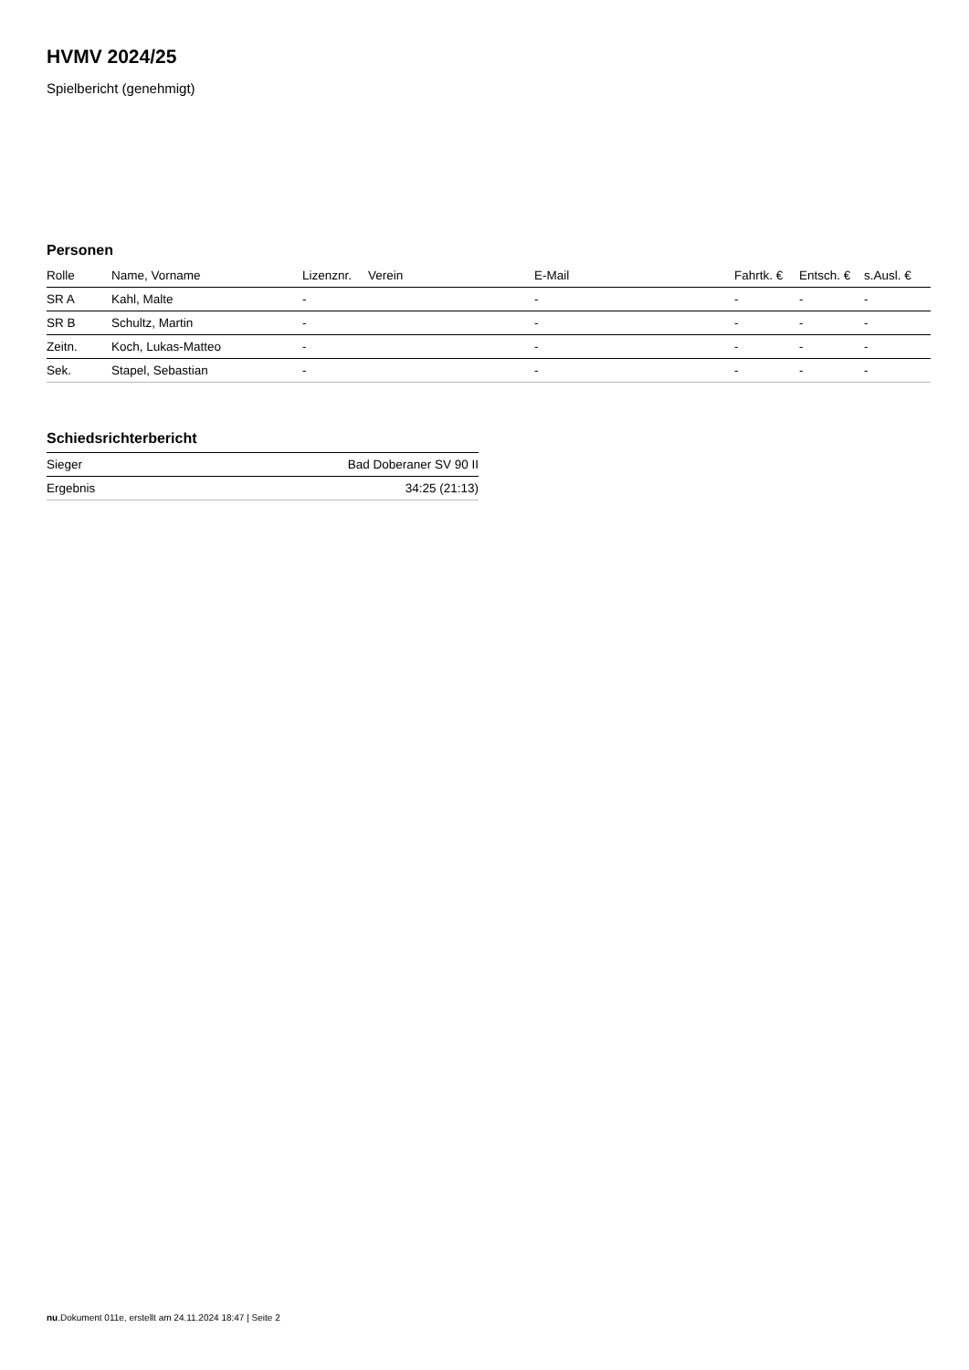HVMV 2024/25
Spielbericht (genehmigt)
Personen
| Rolle | Name, Vorname | Lizenznr. | Verein | E-Mail | Fahrtk. € | Entsch. € | s.Ausl. € |
| --- | --- | --- | --- | --- | --- | --- | --- |
| SR A | Kahl, Malte | - | | - | - | - | - |
| SR B | Schultz, Martin | - | | - | - | - | - |
| Zeitn. | Koch, Lukas-Matteo | - | | - | - | - | - |
| Sek. | Stapel, Sebastian | - | | - | - | - | - |
Schiedsrichterbericht
| Sieger | Bad Doberaner SV 90 II |
| Ergebnis | 34:25 (21:13) |
nu.Dokument 011e, erstellt am 24.11.2024 18:47 | Seite 2